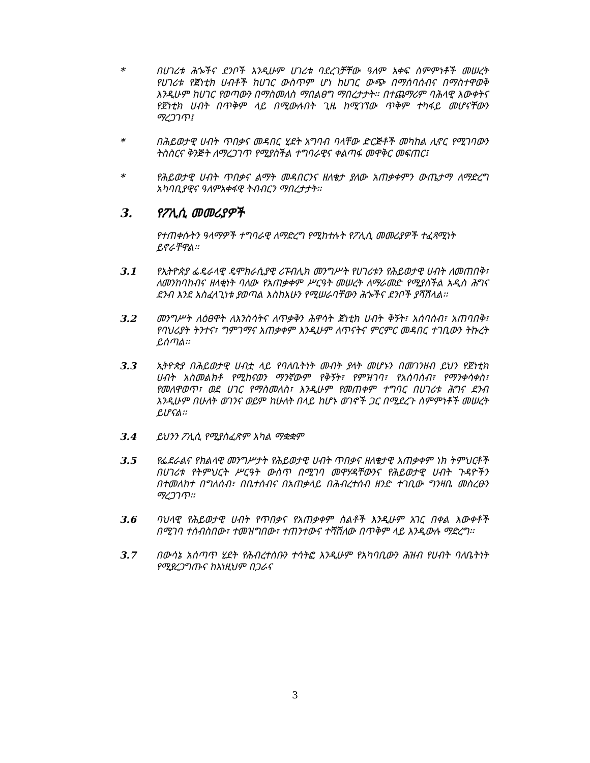* በሀገሪቱ ሕጐችና ደንቦች እንዲሁም ሀገሪቱ ባደረገቻቸው ዓለም አቀፍ ስምምነቶች መሠረት የሀገሪቱ የጀነቲክ ሀብቶች ከሀገር ውስጥም ሆነ ከሀገር ውጭ በማሰባሰብና በማስተዋወቅ እንዲሁም ከሀገር የወጣውን በማስመለስ ማበልፀግ ማበረታታት፡፡ በተጨማሪም ባሕላዊ እውቀትና የጀነቲክ ሀብት በጥቅም ላይ በሚውሉበት ጊዜ ከሚገኘው ጥቅም ተካፋይ መሆናቸውን ማረጋገጥ፤
* በሕይወታዊ ሀብት ጥበቃና መዳበር ሂደት አግባብ ባላቸው ድርጅቶች መካከል ሊኖር የሚገባውን ትስስርና ቅንጅት ለማረጋገጥ የሚያስችል ተግባራዊና ቀልጣፋ መዋቅር መፍጠር፤
* የሕይወታዊ ሀብት ጥበቃና ልማት መዳበርንና ዘለቄታ ያለው አጠቃቀምን ውጤታማ ለማድረግ አካባቢያዊና ዓለምአቀፋዊ ትብብርን ማበረታታት፡፡
3. የፖሊሲ መመሪያዎች
የተጠቀሱትን ዓላማዎች ተግባራዊ ለማድረግ የሚከተሉት የፖሊሲ መመሪያዎች ተፈጻሚነት ይኖራቸዋል፡፡
3.1 የኢትዮጵያ ፌዴራላዊ ዴሞክራሲያዊ ሪፑብሊክ መንግሥት የሀገሪቱን የሕይወታዊ ሀብት ለመጠበቅ፣ ለመንከባከብና ዘላቂነት ባለው የአጠቃቀም ሥርዓት መሠረት ለማራመድ የሚያስችል አዲስ ሕግና ደንብ እንደ አስፈላጊነቱ ያወጣል እስከአሁን የሚሠራባቸውን ሕጐችና ደንቦች ያሻሽላል፡፡
3.2 መንግሥት ለዕፀዋት ለእንስሳትና ለጥቃቅን ሕዋሳት ጀነቲክ ሀብት ቅኝት፣ አሰባሰብ፣ አጠባበቅ፣ የባህሪያት ትንተና፣ ግምገማና አጠቃቀም እንዲሁም ለጥናትና ምርምር መዳበር ተገቢውን ትኩረት ይሰጣል፡፡
3.3 ኢትዮጵያ በሕይወታዊ ሀብቷ ላይ የባለቤትነት መብት ያላት መሆኑን በመገንዘብ ይህን የጀነቲክ ሀብት አስመልክቶ የሚከናወን ማንኛውም የቅኝት፣ የምዝገባ፣ የአሰባሰብ፣ የማንቀሳቀስ፣ የመለዋወጥ፣ ወደ ሀገር የማስመለስ፣ እንዲሁም የመጠቀም ተግባር በሀገሪቱ ሕግና ደንብ እንዲሁም በሁለት ወገንና ወይም ከሁለት በላይ ከሆኑ ወገኖች ጋር በሚደረጉ ስምምነቶች መሠረት ይሆናል፡፡
3.4 ይህንን ፖሊሲ የሚያስፈጽም አካል ማቋቋም
3.5 የፌደራልና የክልላዊ መንግሥታት የሕይወታዊ ሀብት ጥበቃና ዘለቄታዊ አጠቃቀም ነክ ትምህርቶች በሀገሪቱ የትምህርት ሥርዓት ውስጥ በሚገባ መዋሃዳቸውንና የሕይወታዊ ሀብት ጉዳዮችን በተመለከተ በግለሰብ፣ በቤተሰብና በአጠቃላይ በሕብረተሰብ ዘንድ ተገቢው ግንዛቤ መስረፁን ማረጋገጥ፡፡
3.6 ባህላዊ የሕይወታዊ ሀብት የጥበቃና የአጠቃቀም ስልቶች እንዲሁም አገር በቀል እውቀቶች በሚገባ ተሰብስበው፣ ተመዝግበው፣ ተጠንተውና ተሻሽለው በጥቅም ላይ እንዲውሉ ማድረግ፡፡
3.7 በውሳኔ አሰጣጥ ሂደት የሕብረተሰቡን ተሳትፎ እንዲሁም የአካባቢውን ሕዝብ የሀብት ባለቤትነት የሚያረጋግጡና ከእነዚህም በጋራና
3